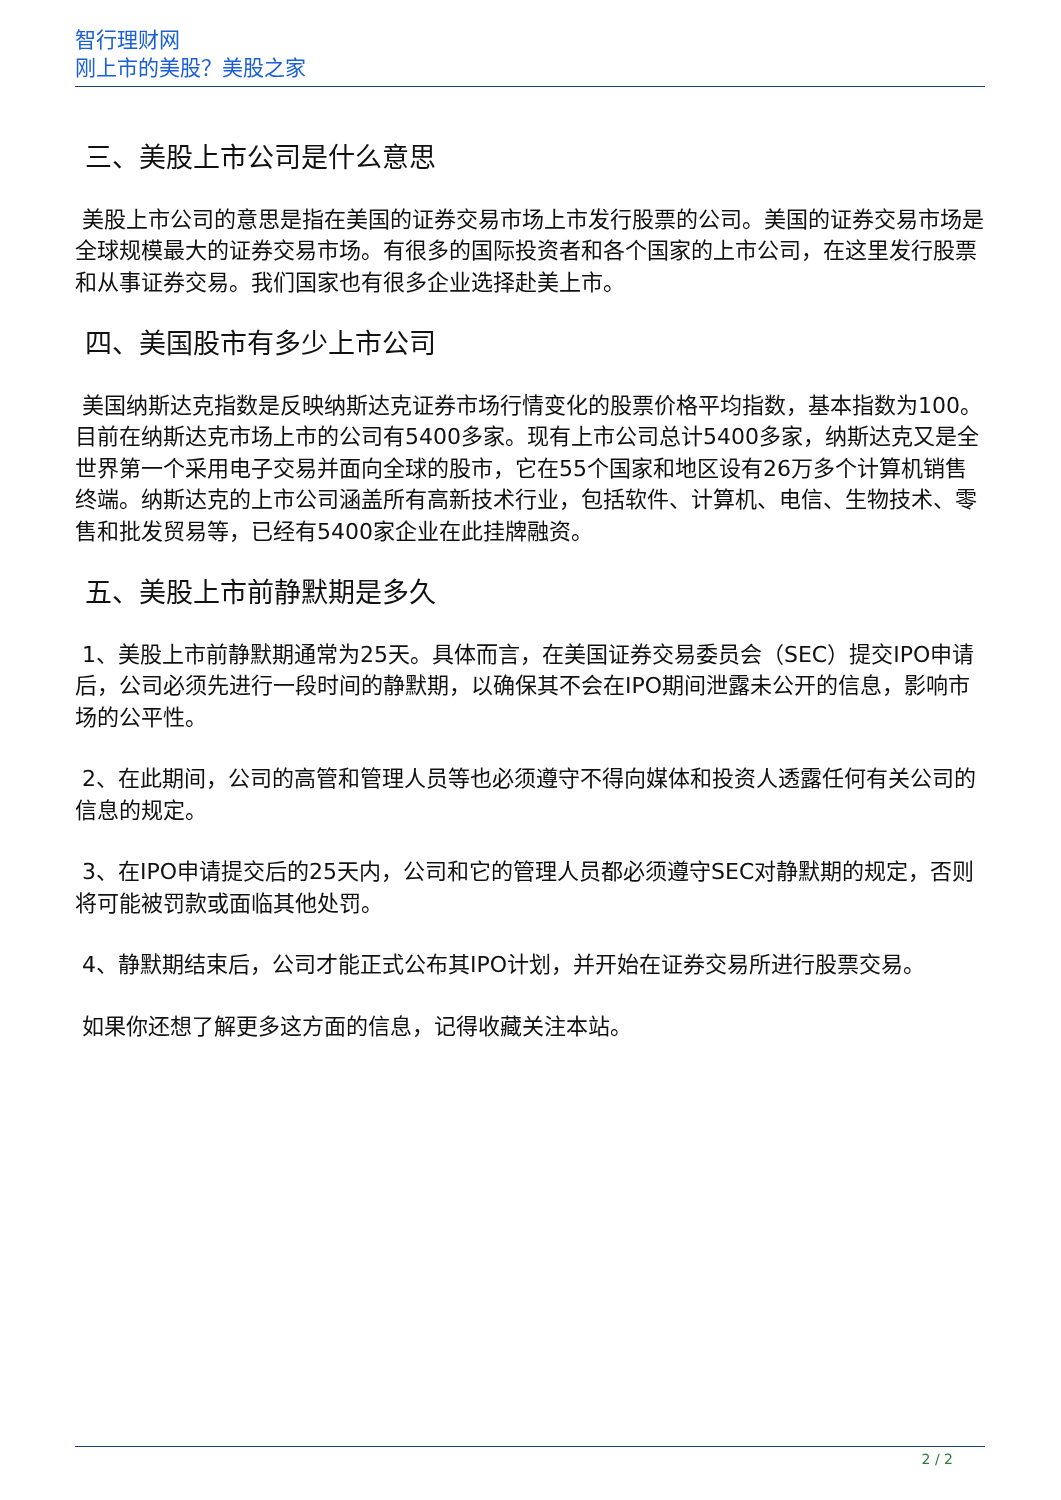智行理财网
刚上市的美股？美股之家
三、美股上市公司是什么意思
美股上市公司的意思是指在美国的证券交易市场上市发行股票的公司。美国的证券交易市场是全球规模最大的证券交易市场。有很多的国际投资者和各个国家的上市公司，在这里发行股票和从事证券交易。我们国家也有很多企业选择赴美上市。
四、美国股市有多少上市公司
美国纳斯达克指数是反映纳斯达克证券市场行情变化的股票价格平均指数，基本指数为100。目前在纳斯达克市场上市的公司有5400多家。现有上市公司总计5400多家，纳斯达克又是全世界第一个采用电子交易并面向全球的股市，它在55个国家和地区设有26万多个计算机销售终端。纳斯达克的上市公司涵盖所有高新技术行业，包括软件、计算机、电信、生物技术、零售和批发贸易等，已经有5400家企业在此挂牌融资。
五、美股上市前静默期是多久
1、美股上市前静默期通常为25天。具体而言，在美国证券交易委员会（SEC）提交IPO申请后，公司必须先进行一段时间的静默期，以确保其不会在IPO期间泄露未公开的信息，影响市场的公平性。
2、在此期间，公司的高管和管理人员等也必须遵守不得向媒体和投资人透露任何有关公司的信息的规定。
3、在IPO申请提交后的25天内，公司和它的管理人员都必须遵守SEC对静默期的规定，否则将可能被罚款或面临其他处罚。
4、静默期结束后，公司才能正式公布其IPO计划，并开始在证券交易所进行股票交易。
如果你还想了解更多这方面的信息，记得收藏关注本站。
2 / 2